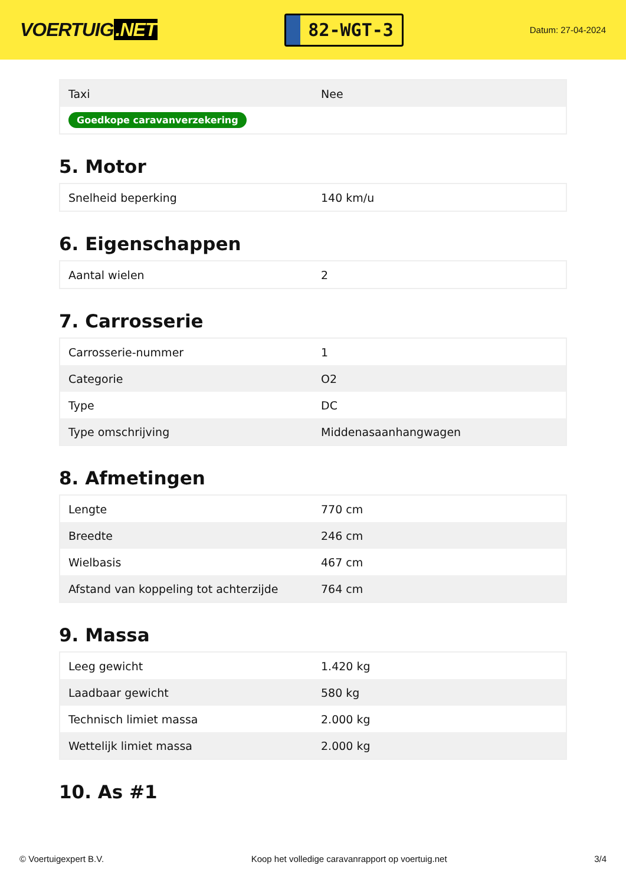VOERTUIG.NET
82-WGT-3
Datum: 27-04-2024
| Taxi | Nee |
| Goedkope caravanverzekering | |
5. Motor
| Snelheid beperking | 140 km/u |
6. Eigenschappen
| Aantal wielen | 2 |
7. Carrosserie
| Carrosserie-nummer | 1 |
| Categorie | O2 |
| Type | DC |
| Type omschrijving | Middenasaanhangwagen |
8. Afmetingen
| Lengte | 770 cm |
| Breedte | 246 cm |
| Wielbasis | 467 cm |
| Afstand van koppeling tot achterzijde | 764 cm |
9. Massa
| Leeg gewicht | 1.420 kg |
| Laadbaar gewicht | 580 kg |
| Technisch limiet massa | 2.000 kg |
| Wettelijk limiet massa | 2.000 kg |
10. As #1
© Voertuigexpert B.V. Koop het volledige caravanrapport op voertuig.net 3/4